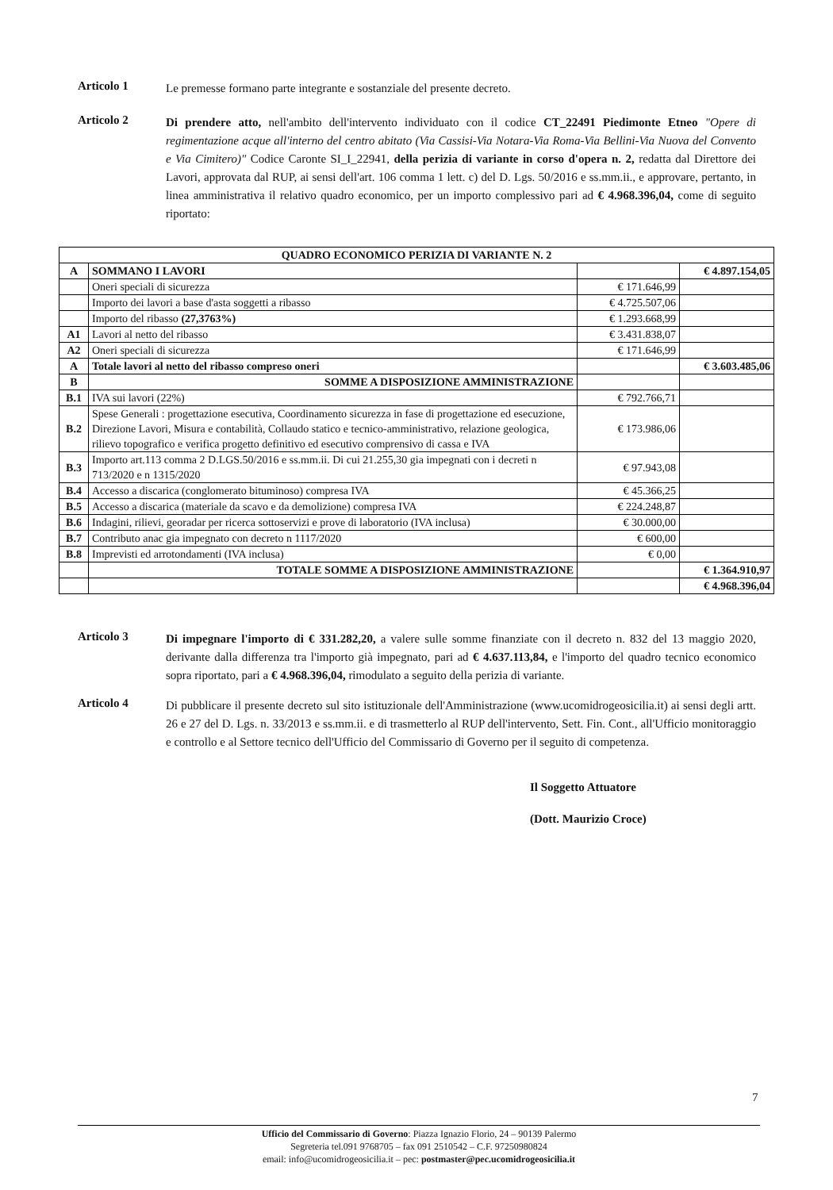Articolo 1
Le premesse formano parte integrante e sostanziale del presente decreto.
Articolo 2
Di prendere atto, nell'ambito dell'intervento individuato con il codice CT_22491 Piedimonte Etneo "Opere di regimentazione acque all'interno del centro abitato (Via Cassisi-Via Notara-Via Roma-Via Bellini-Via Nuova del Convento e Via Cimitero)" Codice Caronte SI_I_22941, della perizia di variante in corso d'opera n. 2, redatta dal Direttore dei Lavori, approvata dal RUP, ai sensi dell'art. 106 comma 1 lett. c) del D. Lgs. 50/2016 e ss.mm.ii., e approvare, pertanto, in linea amministrativa il relativo quadro economico, per un importo complessivo pari ad € 4.968.396,04, come di seguito riportato:
| QUADRO ECONOMICO PERIZIA DI VARIANTE N. 2 | | | |
| A | SOMMANO I LAVORI | | € 4.897.154,05 |
| | Oneri speciali di sicurezza | € 171.646,99 | |
| | Importo dei lavori a base d'asta soggetti a ribasso | € 4.725.507,06 | |
| | Importo del ribasso (27,3763%) | € 1.293.668,99 | |
| A1 | Lavori al netto del ribasso | € 3.431.838,07 | |
| A2 | Oneri speciali di sicurezza | € 171.646,99 | |
| A | Totale lavori al netto del ribasso compreso oneri | | € 3.603.485,06 |
| B | SOMME A DISPOSIZIONE AMMINISTRAZIONE | | |
| B.1 | IVA sui lavori (22%) | € 792.766,71 | |
| B.2 | Spese Generali : progettazione esecutiva, Coordinamento sicurezza in fase di progettazione ed esecuzione, Direzione Lavori, Misura e contabilità, Collaudo statico e tecnico-amministrativo, relazione geologica, rilievo topografico e verifica progetto definitivo ed esecutivo comprensivo di cassa e IVA | € 173.986,06 | |
| B.3 | Importo art.113 comma 2 D.LGS.50/2016 e ss.mm.ii. Di cui 21.255,30 gia impegnati con i decreti n 713/2020 e n 1315/2020 | € 97.943,08 | |
| B.4 | Accesso a discarica (conglomerato bituminoso) compresa IVA | € 45.366,25 | |
| B.5 | Accesso a discarica (materiale da scavo e da demolizione) compresa IVA | € 224.248,87 | |
| B.6 | Indagini, rilievi, georadar per ricerca sottoservizi e prove di laboratorio (IVA inclusa) | € 30.000,00 | |
| B.7 | Contributo anac gia impegnato con decreto n 1117/2020 | € 600,00 | |
| B.8 | Imprevisti ed arrotondamenti (IVA inclusa) | € 0,00 | |
| | TOTALE SOMME A DISPOSIZIONE AMMINISTRAZIONE | | € 1.364.910,97 |
| | | | € 4.968.396,04 |
Articolo 3
Di impegnare l'importo di € 331.282,20, a valere sulle somme finanziate con il decreto n. 832 del 13 maggio 2020, derivante dalla differenza tra l'importo già impegnato, pari ad € 4.637.113,84, e l'importo del quadro tecnico economico sopra riportato, pari a € 4.968.396,04, rimodulato a seguito della perizia di variante.
Articolo 4
Di pubblicare il presente decreto sul sito istituzionale dell'Amministrazione (www.ucomidrogeosicilia.it) ai sensi degli artt. 26 e 27 del D. Lgs. n. 33/2013 e ss.mm.ii. e di trasmetterlo al RUP dell'intervento, Sett. Fin. Cont., all'Ufficio monitoraggio e controllo e al Settore tecnico dell'Ufficio del Commissario di Governo per il seguito di competenza.
Il Soggetto Attuatore
(Dott. Maurizio Croce)
7
Ufficio del Commissario di Governo: Piazza Ignazio Florio, 24 – 90139 Palermo
Segreteria tel.091 9768705 – fax 091 2510542 – C.F. 97250980824
email: info@ucomidrogeosicilia.it – pec: postmaster@pec.ucomidrogeosicilia.it